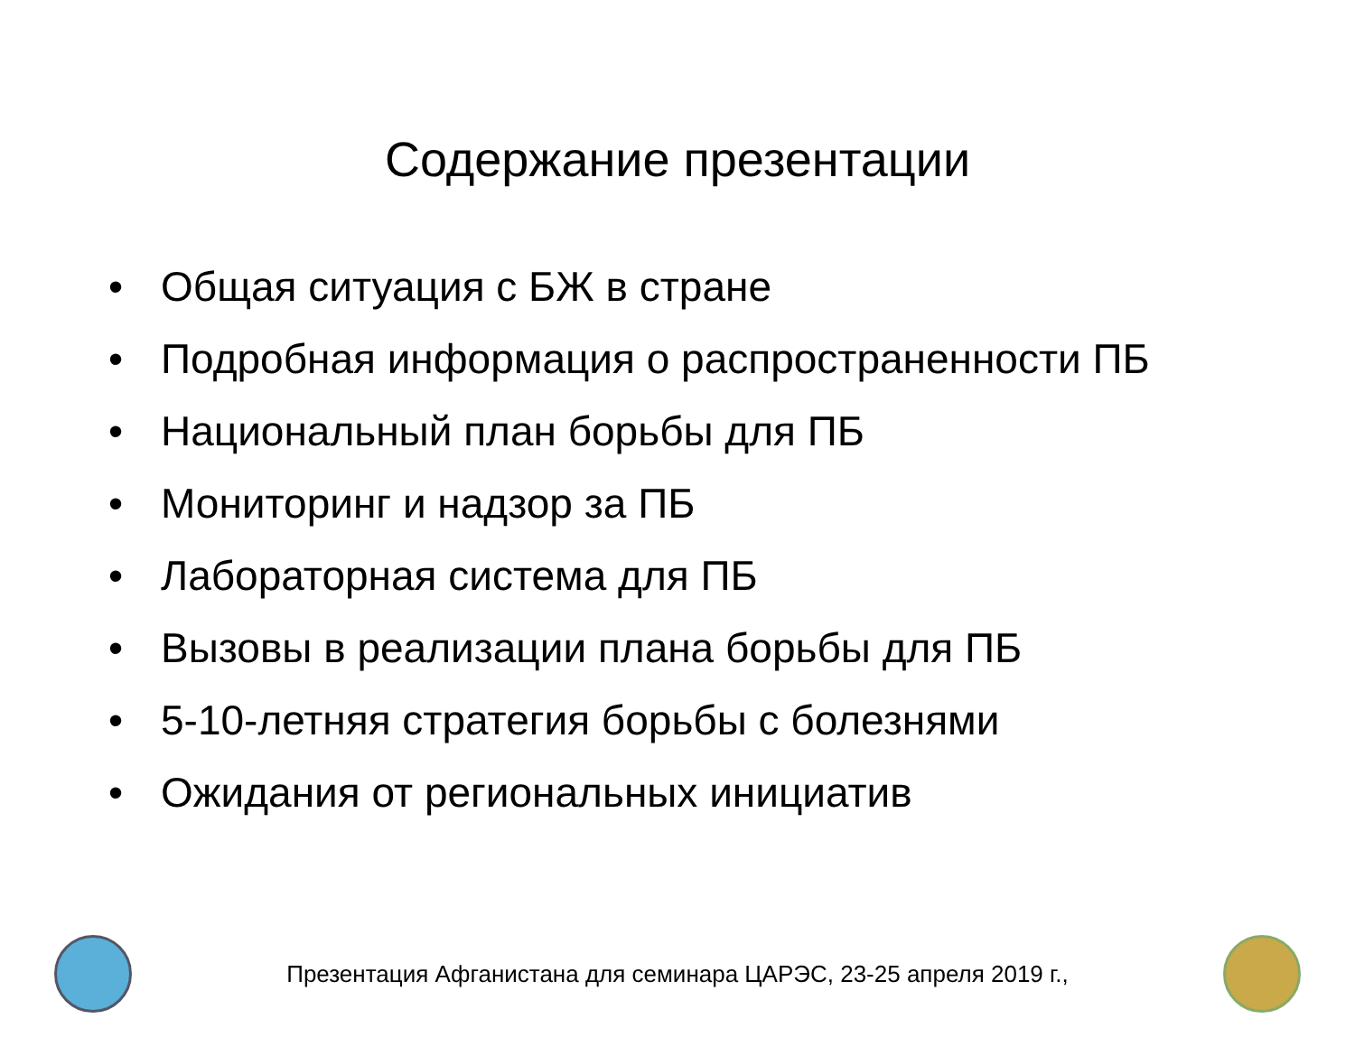Содержание презентации
• Общая ситуация с БЖ в стране
• Подробная информация о распространенности ПБ
• Национальный план борьбы для ПБ
• Мониторинг и надзор за ПБ
• Лабораторная система для ПБ
• Вызовы в реализации плана борьбы для ПБ
• 5-10-летняя стратегия борьбы с болезнями
• Ожидания от региональных инициатив
Презентация Афганистана для семинара ЦАРЭС, 23-25 апреля 2019 г.,